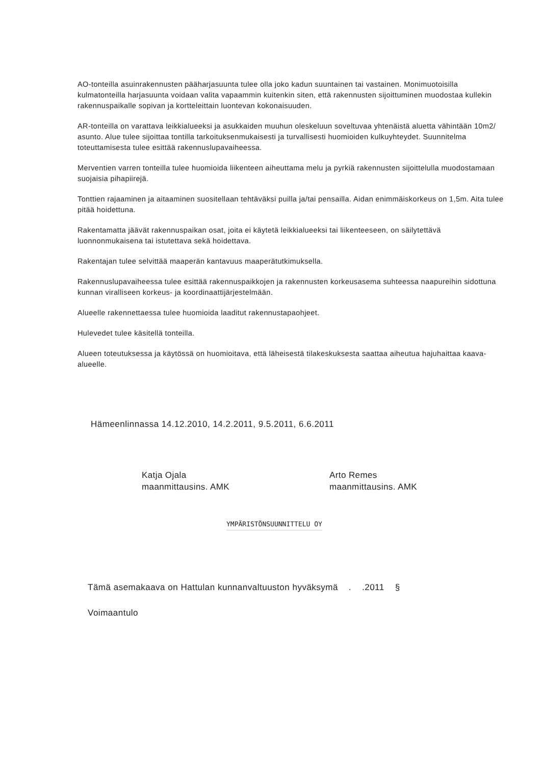AO-tonteilla asuinrakennusten pääharjasuunta tulee olla joko kadun suuntainen tai vastainen. Monimuotoisilla kulmatonteilla harjasuunta voidaan valita vapaammin kuitenkin siten, että rakennusten sijoittuminen muodostaa kullekin rakennuspaikalle sopivan ja kortteleittain luontevan kokonaisuuden.
AR-tonteilla on varattava leikkialueeksi ja asukkaiden muuhun oleskeluun soveltuvaa yhtenäistä aluetta vähintään 10m2/ asunto. Alue tulee sijoittaa tontilla tarkoituksenmukaisesti ja turvallisesti huomioiden kulkuyhteydet. Suunnitelma toteuttamisesta tulee esittää rakennuslupavaiheessa.
Merventien varren tonteilla tulee huomioida liikenteen aiheuttama melu ja pyrkiä rakennusten sijoittelulla muodostamaan suojaisia pihapiirejä.
Tonttien rajaaminen ja aitaaminen suositellaan tehtäväksi puilla ja/tai pensailla. Aidan enimmäiskorkeus on 1,5m. Aita tulee pitää hoidettuna.
Rakentamatta jäävät rakennuspaikan osat, joita ei käytetä leikkialueeksi tai liikenteeseen, on säilytettävä luonnonmukaisena tai istutettava sekä hoidettava.
Rakentajan tulee selvittää maaperän kantavuus maaperätutkimuksella.
Rakennuslupavaiheessa tulee esittää rakennuspaikkojen ja rakennusten korkeusasema suhteessa naapureihin sidottuna kunnan viralliseen korkeus- ja koordinaattijärjestelmään.
Alueelle rakennettaessa tulee huomioida laaditut rakennustapaohjeet.
Hulevedet tulee käsitellä tonteilla.
Alueen toteutuksessa ja käytössä on huomioitava, että läheisestä tilakeskuksesta saattaa aiheutua hajuhaittaa kaava-alueelle.
Hämeenlinnassa 14.12.2010, 14.2.2011, 9.5.2011, 6.6.2011
Katja Ojala
maanmittausins. AMK
Arto Remes
maanmittausins. AMK
YMPÄRISTÖNSUUNNITTELU OY
Tämä asemakaava on Hattulan kunnanvaltuuston hyväksymä . .2011 §
Voimaantulo